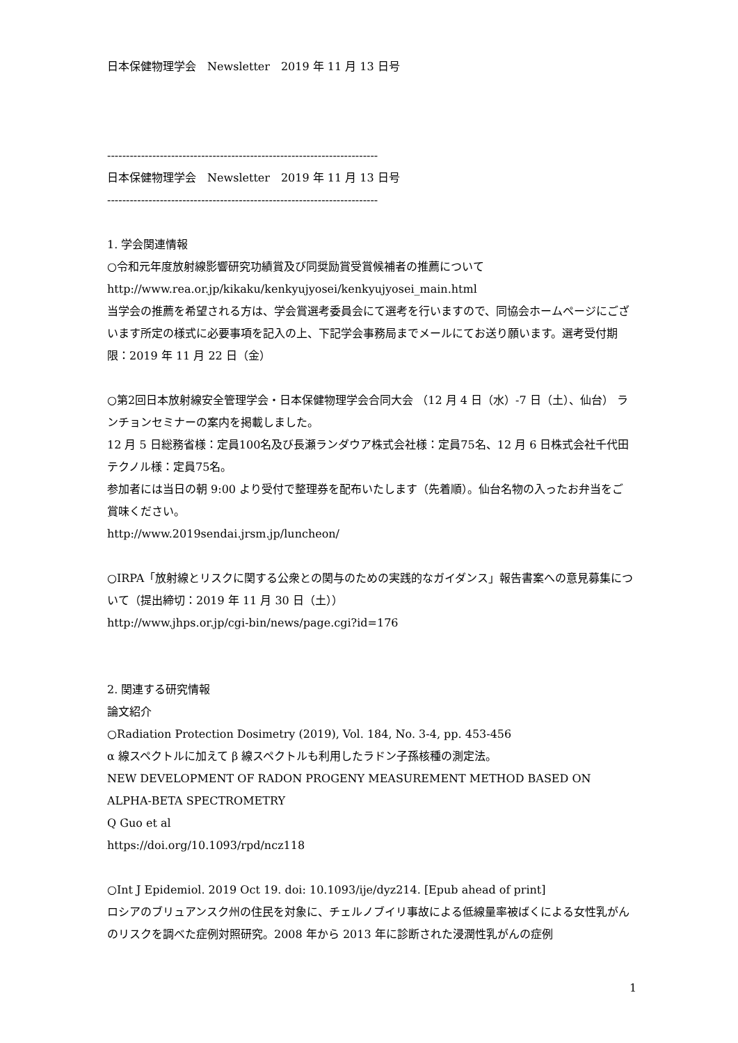日本保健物理学会　Newsletter　2019 年 11 月 13 日号
------------------------------------------------------------------------
日本保健物理学会　Newsletter　2019 年 11 月 13 日号
------------------------------------------------------------------------
1. 学会関連情報
○令和元年度放射線影響研究功績賞及び同奨励賞受賞候補者の推薦について
http://www.rea.or.jp/kikaku/kenkyujyosei/kenkyujyosei_main.html
当学会の推薦を希望される方は、学会賞選考委員会にて選考を行いますので、同協会ホームページにございます所定の様式に必要事項を記入の上、下記学会事務局までメールにてお送り願います。選考受付期限：2019 年 11 月 22 日（金）
○第2回日本放射線安全管理学会・日本保健物理学会合同大会 （12 月 4 日（水）-7 日（土）、仙台） ランチョンセミナーの案内を掲載しました。
12 月 5 日総務省様：定員100名及び長瀬ランダウア株式会社様：定員75名、12 月 6 日株式会社千代田テクノル様：定員75名。
参加者には当日の朝 9:00 より受付で整理券を配布いたします（先着順）。仙台名物の入ったお弁当をご賞味ください。
http://www.2019sendai.jrsm.jp/luncheon/
○IRPA「放射線とリスクに関する公衆との関与のための実践的なガイダンス」報告書案への意見募集について（提出締切：2019 年 11 月 30 日（土））
http://www.jhps.or.jp/cgi-bin/news/page.cgi?id=176
2. 関連する研究情報
論文紹介
○Radiation Protection Dosimetry (2019), Vol. 184, No. 3-4, pp. 453-456
α 線スペクトルに加えて β 線スペクトルも利用したラドン子孫核種の測定法。
NEW DEVELOPMENT OF RADON PROGENY MEASUREMENT METHOD BASED ON ALPHA-BETA SPECTROMETRY
Q Guo et al
https://doi.org/10.1093/rpd/ncz118
○Int J Epidemiol. 2019 Oct 19. doi: 10.1093/ije/dyz214. [Epub ahead of print]
ロシアのブリュアンスク州の住民を対象に、チェルノブイリ事故による低線量率被ばくによる女性乳がんのリスクを調べた症例対照研究。2008 年から 2013 年に診断された浸潤性乳がんの症例
1